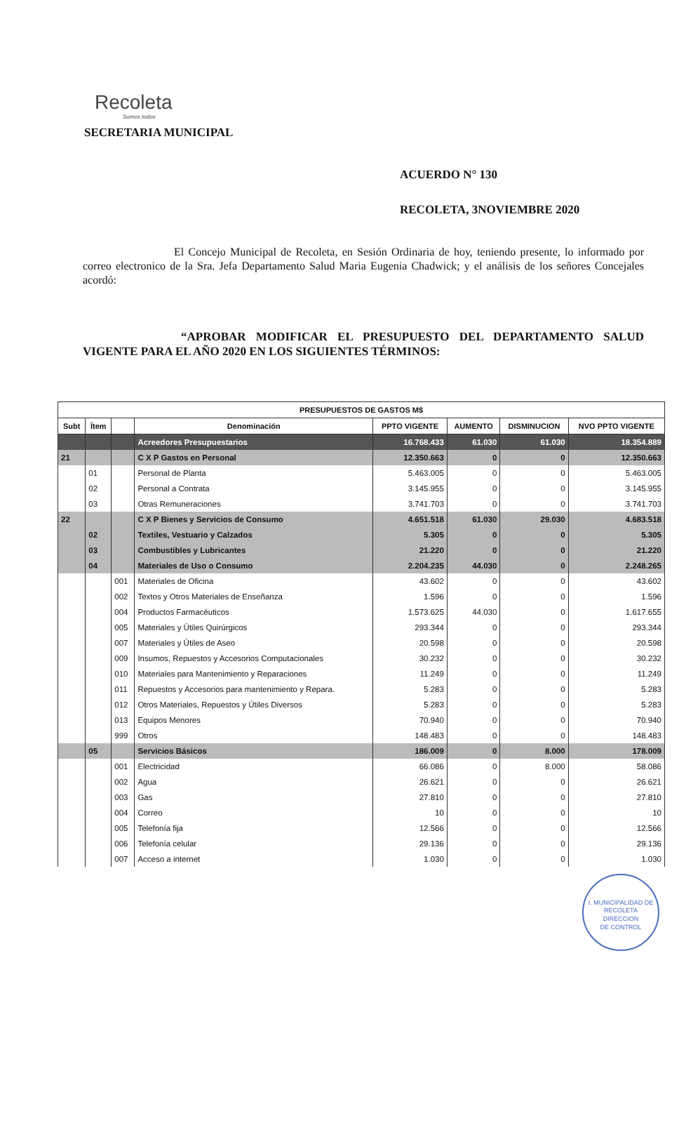Recoleta
Somos todos
SECRETARIA MUNICIPAL
ACUERDO N° 130
RECOLETA, 3NOVIEMBRE 2020
El Concejo Municipal de Recoleta, en Sesión Ordinaria de hoy, teniendo presente, lo informado por correo electronico de la Sra. Jefa Departamento Salud Maria Eugenia Chadwick; y el análisis de los señores Concejales acordó:
“APROBAR MODIFICAR EL PRESUPUESTO DEL DEPARTAMENTO SALUD VIGENTE PARA EL AÑO 2020 EN LOS SIGUIENTES TÉRMINOS:
| PRESUPUESTOS DE GASTOS M$ | | | | | | | |
| --- | --- | --- | --- | --- | --- | --- | --- |
| Subt | Ítem | | Denominación | PPTO VIGENTE | AUMENTO | DISMINUCION | NVO PPTO VIGENTE |
| | | | Acreedores Presupuestarios | 16.768.433 | 61.030 | 61.030 | 18.354.889 |
| 21 | | | C X P Gastos en Personal | 12.350.663 | 0 | 0 | 12.350.663 |
| | 01 | | Personal de Planta | 5.463.005 | 0 | 0 | 5.463.005 |
| | 02 | | Personal a Contrata | 3.145.955 | 0 | 0 | 3.145.955 |
| | 03 | | Otras Remuneraciones | 3.741.703 | 0 | 0 | 3.741.703 |
| 22 | | | C X P Bienes y Servicios de Consumo | 4.651.518 | 61.030 | 29.030 | 4.683.518 |
| | 02 | | Textiles, Vestuario y Calzados | 5.305 | 0 | 0 | 5.305 |
| | 03 | | Combustibles y Lubricantes | 21.220 | 0 | 0 | 21.220 |
| | 04 | | Materiales de Uso o Consumo | 2.204.235 | 44.030 | 0 | 2.248.265 |
| | | 001 | Materiales de Oficina | 43.602 | 0 | 0 | 43.602 |
| | | 002 | Textos y Otros Materiales de Enseñanza | 1.596 | 0 | 0 | 1.596 |
| | | 004 | Productos Farmacéuticos | 1.573.625 | 44.030 | 0 | 1.617.655 |
| | | 005 | Materiales y Útiles Quirúrgicos | 293.344 | 0 | 0 | 293.344 |
| | | 007 | Materiales y Útiles de Aseo | 20.598 | 0 | 0 | 20.598 |
| | | 009 | Insumos, Repuestos y Accesorios Computacionales | 30.232 | 0 | 0 | 30.232 |
| | | 010 | Materiales para Mantenimiento y Reparaciones | 11.249 | 0 | 0 | 11.249 |
| | | 011 | Repuestos y Accesorios para mantenimiento y Repara. | 5.283 | 0 | 0 | 5.283 |
| | | 012 | Otros Materiales, Repuestos y Útiles Diversos | 5.283 | 0 | 0 | 5.283 |
| | | 013 | Equipos Menores | 70.940 | 0 | 0 | 70.940 |
| | | 999 | Otros | 148.483 | 0 | 0 | 148.483 |
| | 05 | | Servicios Básicos | 186.009 | 0 | 8.000 | 178.009 |
| | | 001 | Electricidad | 66.086 | 0 | 8.000 | 58.086 |
| | | 002 | Agua | 26.621 | 0 | 0 | 26.621 |
| | | 003 | Gas | 27.810 | 0 | 0 | 27.810 |
| | | 004 | Correo | 10 | 0 | 0 | 10 |
| | | 005 | Telefonía fija | 12.566 | 0 | 0 | 12.566 |
| | | 006 | Telefonía celular | 29.136 | 0 | 0 | 29.136 |
| | | 007 | Acceso a internet | 1.030 | 0 | 0 | 1.030 |
I. MUNICIPALIDAD DE RECOLETA
DIRECCION
DE CONTROL